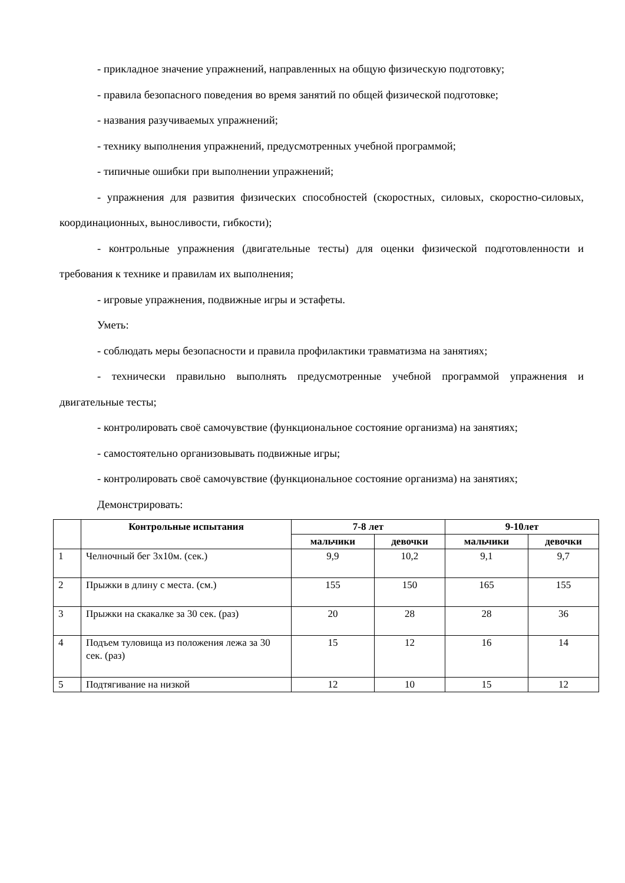- прикладное значение упражнений, направленных на общую физическую подготовку;
- правила безопасного поведения во время занятий по общей физической подготовке;
- названия разучиваемых упражнений;
- технику выполнения упражнений, предусмотренных учебной программой;
- типичные ошибки при выполнении упражнений;
- упражнения для развития физических способностей (скоростных, силовых, скоростно-силовых, координационных, выносливости, гибкости);
- контрольные упражнения (двигательные тесты) для оценки физической подготовленности и требования к технике и правилам их выполнения;
- игровые упражнения, подвижные игры и эстафеты.
Уметь:
- соблюдать меры безопасности и правила профилактики травматизма на занятиях;
- технически правильно выполнять предусмотренные учебной программой упражнения и двигательные тесты;
- контролировать своё самочувствие (функциональное состояние организма) на занятиях;
- самостоятельно организовывать подвижные игры;
- контролировать своё самочувствие (функциональное состояние организма) на занятиях;
Демонстрировать:
| | Контрольные испытания | 7-8 лет | | 9-10лет | |
| --- | --- | --- | --- | --- | --- |
| | | мальчики | девочки | мальчики | девочки |
| 1 | Челночный бег 3х10м. (сек.) | 9,9 | 10,2 | 9,1 | 9,7 |
| 2 | Прыжки в длину с места. (см.) | 155 | 150 | 165 | 155 |
| 3 | Прыжки на скакалке за 30 сек. (раз) | 20 | 28 | 28 | 36 |
| 4 | Подъем туловища из положения лежа за 30 сек. (раз) | 15 | 12 | 16 | 14 |
| 5 | Подтягивание на низкой | 12 | 10 | 15 | 12 |